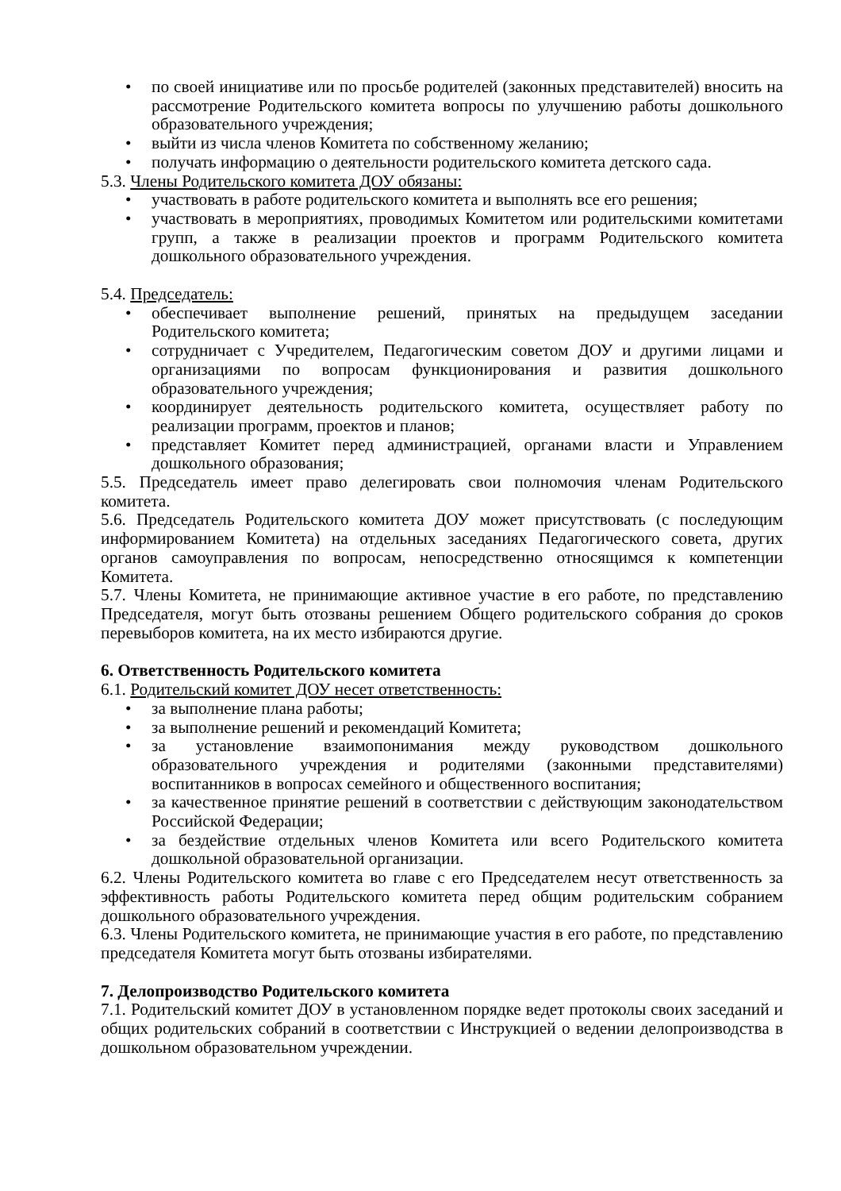• по своей инициативе или по просьбе родителей (законных представителей) вносить на рассмотрение Родительского комитета вопросы по улучшению работы дошкольного образовательного учреждения;
• выйти из числа членов Комитета по собственному желанию;
• получать информацию о деятельности родительского комитета детского сада.
5.3. Члены Родительского комитета ДОУ обязаны:
• участвовать в работе родительского комитета и выполнять все его решения;
• участвовать в мероприятиях, проводимых Комитетом или родительскими комитетами групп, а также в реализации проектов и программ Родительского комитета дошкольного образовательного учреждения.
5.4. Председатель:
• обеспечивает выполнение решений, принятых на предыдущем заседании Родительского комитета;
• сотрудничает с Учредителем, Педагогическим советом ДОУ и другими лицами и организациями по вопросам функционирования и развития дошкольного образовательного учреждения;
• координирует деятельность родительского комитета, осуществляет работу по реализации программ, проектов и планов;
• представляет Комитет перед администрацией, органами власти и Управлением дошкольного образования;
5.5. Председатель имеет право делегировать свои полномочия членам Родительского комитета.
5.6. Председатель Родительского комитета ДОУ может присутствовать (с последующим информированием Комитета) на отдельных заседаниях Педагогического совета, других органов самоуправления по вопросам, непосредственно относящимся к компетенции Комитета.
5.7. Члены Комитета, не принимающие активное участие в его работе, по представлению Председателя, могут быть отозваны решением Общего родительского собрания до сроков перевыборов комитета, на их место избираются другие.
6. Ответственность Родительского комитета
6.1. Родительский комитет ДОУ несет ответственность:
• за выполнение плана работы;
• за выполнение решений и рекомендаций Комитета;
• за установление взаимопонимания между руководством дошкольного образовательного учреждения и родителями (законными представителями) воспитанников в вопросах семейного и общественного воспитания;
• за качественное принятие решений в соответствии с действующим законодательством Российской Федерации;
• за бездействие отдельных членов Комитета или всего Родительского комитета дошкольной образовательной организации.
6.2. Члены Родительского комитета во главе с его Председателем несут ответственность за эффективность работы Родительского комитета перед общим родительским собранием дошкольного образовательного учреждения.
6.3. Члены Родительского комитета, не принимающие участия в его работе, по представлению председателя Комитета могут быть отозваны избирателями.
7. Делопроизводство Родительского комитета
7.1. Родительский комитет ДОУ в установленном порядке ведет протоколы своих заседаний и общих родительских собраний в соответствии с Инструкцией о ведении делопроизводства в дошкольном образовательном учреждении.